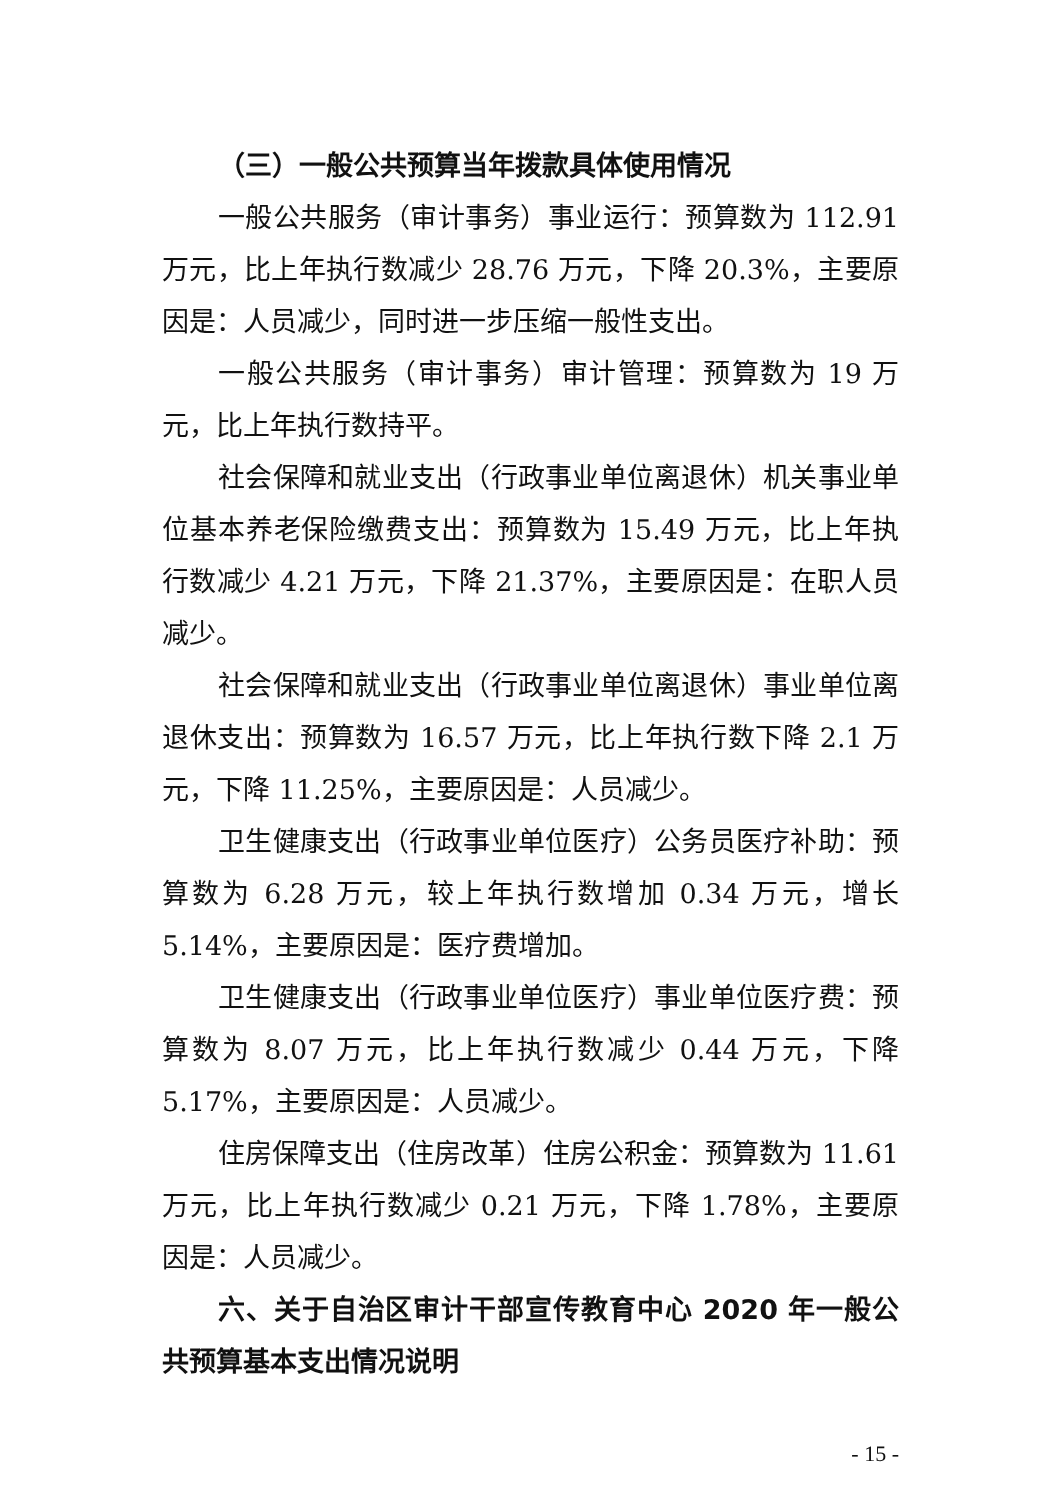（三）一般公共预算当年拨款具体使用情况
一般公共服务（审计事务）事业运行：预算数为 112.91 万元，比上年执行数减少 28.76 万元，下降 20.3%，主要原因是：人员减少，同时进一步压缩一般性支出。
一般公共服务（审计事务）审计管理：预算数为 19 万元，比上年执行数持平。
社会保障和就业支出（行政事业单位离退休）机关事业单位基本养老保险缴费支出：预算数为 15.49 万元，比上年执行数减少 4.21 万元，下降 21.37%，主要原因是：在职人员减少。
社会保障和就业支出（行政事业单位离退休）事业单位离退休支出：预算数为 16.57 万元，比上年执行数下降 2.1 万元，下降 11.25%，主要原因是：人员减少。
卫生健康支出（行政事业单位医疗）公务员医疗补助：预算数为 6.28 万元，较上年执行数增加 0.34 万元，增长 5.14%，主要原因是：医疗费增加。
卫生健康支出（行政事业单位医疗）事业单位医疗费：预算数为 8.07 万元，比上年执行数减少 0.44 万元，下降 5.17%，主要原因是：人员减少。
住房保障支出（住房改革）住房公积金：预算数为 11.61 万元，比上年执行数减少 0.21 万元，下降 1.78%，主要原因是：人员减少。
六、关于自治区审计干部宣传教育中心 2020 年一般公共预算基本支出情况说明
- 15 -